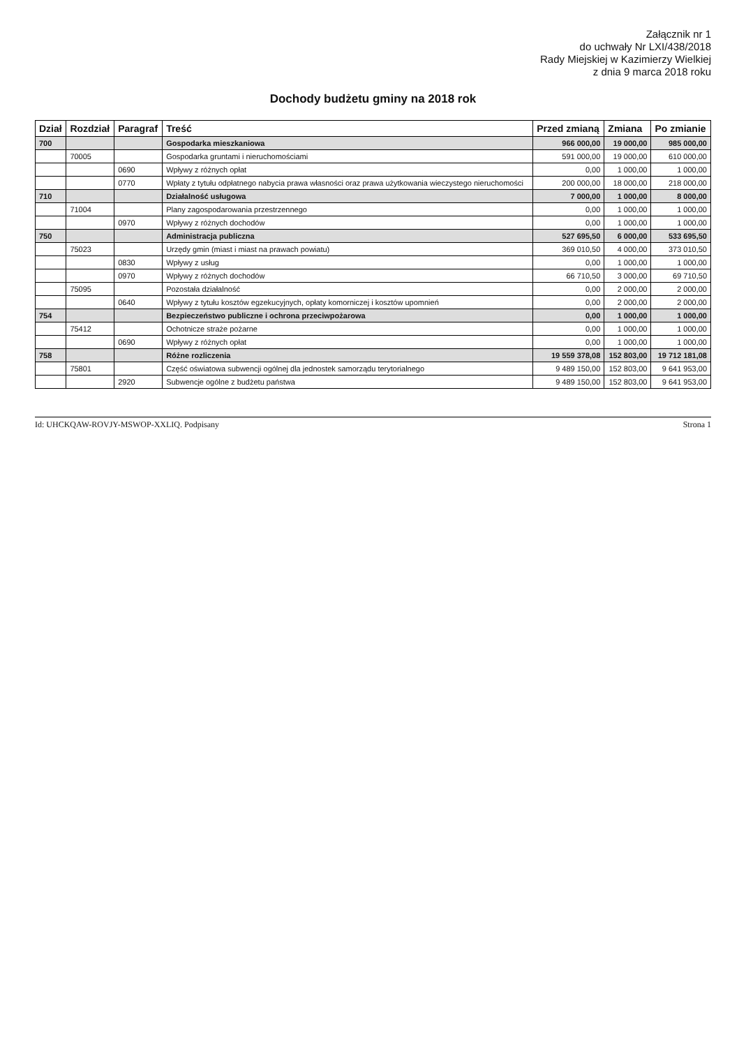Załącznik nr 1
do uchwały Nr LXI/438/2018
Rady Miejskiej w Kazimierzy Wielkiej
z dnia 9 marca 2018 roku
Dochody budżetu gminy na 2018 rok
| Dział | Rozdział | Paragraf | Treść | Przed zmianą | Zmiana | Po zmianie |
| --- | --- | --- | --- | --- | --- | --- |
| 700 | | | Gospodarka mieszkaniowa | 966 000,00 | 19 000,00 | 985 000,00 |
| | 70005 | | Gospodarka gruntami i nieruchomościami | 591 000,00 | 19 000,00 | 610 000,00 |
| | | 0690 | Wpływy z różnych opłat | 0,00 | 1 000,00 | 1 000,00 |
| | | 0770 | Wpłaty z tytułu odpłatnego nabycia prawa własności oraz prawa użytkowania wieczystego nieruchomości | 200 000,00 | 18 000,00 | 218 000,00 |
| 710 | | | Działalność usługowa | 7 000,00 | 1 000,00 | 8 000,00 |
| | 71004 | | Plany zagospodarowania przestrzennego | 0,00 | 1 000,00 | 1 000,00 |
| | | 0970 | Wpływy z różnych dochodów | 0,00 | 1 000,00 | 1 000,00 |
| 750 | | | Administracja publiczna | 527 695,50 | 6 000,00 | 533 695,50 |
| | 75023 | | Urzędy gmin (miast i miast na prawach powiatu) | 369 010,50 | 4 000,00 | 373 010,50 |
| | | 0830 | Wpływy z usług | 0,00 | 1 000,00 | 1 000,00 |
| | | 0970 | Wpływy z różnych dochodów | 66 710,50 | 3 000,00 | 69 710,50 |
| | 75095 | | Pozostała działalność | 0,00 | 2 000,00 | 2 000,00 |
| | | 0640 | Wpływy z tytułu kosztów egzekucyjnych, opłaty komorniczej i kosztów upomnień | 0,00 | 2 000,00 | 2 000,00 |
| 754 | | | Bezpieczeństwo publiczne i ochrona przeciwpożarowa | 0,00 | 1 000,00 | 1 000,00 |
| | 75412 | | Ochotnicze straże pożarne | 0,00 | 1 000,00 | 1 000,00 |
| | | 0690 | Wpływy z różnych opłat | 0,00 | 1 000,00 | 1 000,00 |
| 758 | | | Różne rozliczenia | 19 559 378,08 | 152 803,00 | 19 712 181,08 |
| | 75801 | | Część oświatowa subwencji ogólnej dla jednostek samorządu terytorialnego | 9 489 150,00 | 152 803,00 | 9 641 953,00 |
| | | 2920 | Subwencje ogólne z budżetu państwa | 9 489 150,00 | 152 803,00 | 9 641 953,00 |
Id: UHCKQAW-ROVJY-MSWOP-XXLIQ. Podpisany Strona 1